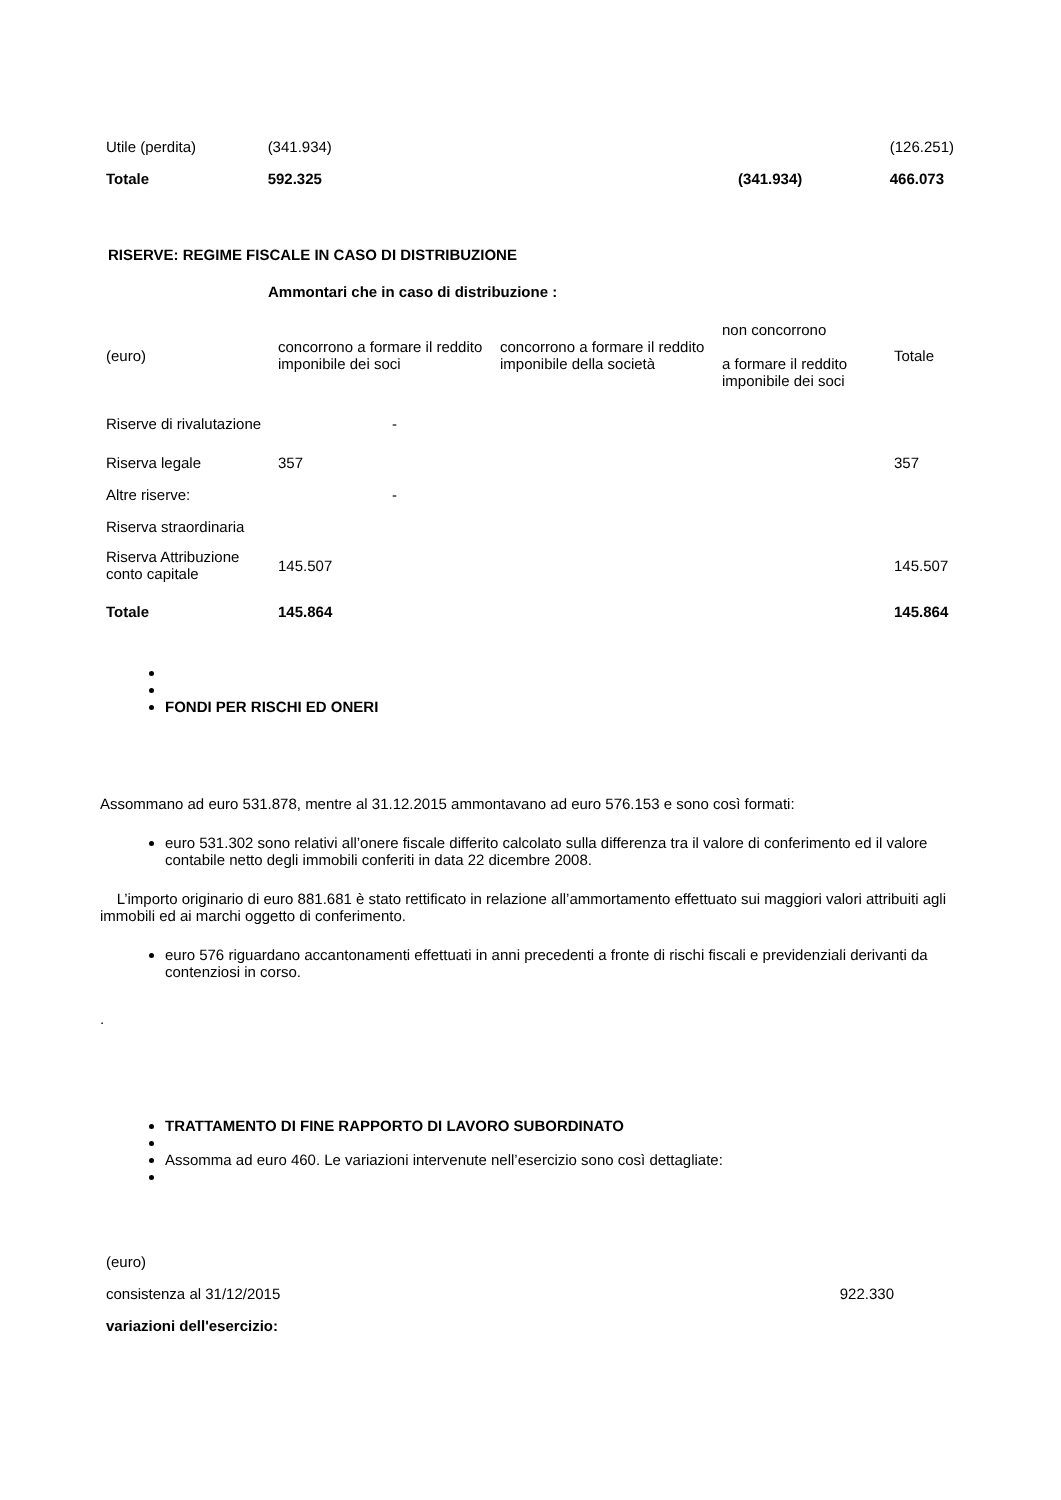| Utile (perdita) | (341.934) | | (126.251) |
| Totale | 592.325 | (341.934) | 466.073 |
RISERVE: REGIME FISCALE IN CASO DI DISTRIBUZIONE
Ammontari che in caso di distribuzione :
| (euro) | concorrono a formare il reddito imponibile dei soci | concorrono a formare il reddito imponibile della società | non concorrono a formare il reddito imponibile dei soci | Totale |
| --- | --- | --- | --- | --- |
| Riserve di rivalutazione | - | | | |
| Riserva legale | 357 | | | 357 |
| Altre riserve: | - | | | |
| Riserva straordinaria | | | | |
| Riserva Attribuzione conto capitale | 145.507 | | | 145.507 |
| Totale | 145.864 | | | 145.864 |
FONDI PER RISCHI ED ONERI
Assommano ad euro 531.878, mentre al 31.12.2015 ammontavano ad euro 576.153 e sono così formati:
euro 531.302 sono relativi all’onere fiscale differito calcolato sulla differenza tra il valore di conferimento ed il valore contabile netto degli immobili conferiti in data 22 dicembre 2008.
L’importo originario di euro 881.681 è stato rettificato in relazione all’ammortamento effettuato sui maggiori valori attribuiti agli immobili ed ai marchi oggetto di conferimento.
euro 576 riguardano accantonamenti effettuati in anni precedenti a fronte di rischi fiscali e previdenziali derivanti da contenziosi in corso.
.
TRATTAMENTO DI FINE RAPPORTO DI LAVORO SUBORDINATO
Assomma ad euro 460. Le variazioni intervenute nell’esercizio sono così dettagliate:
| (euro) | |
| consistenza al 31/12/2015 | 922.330 |
| variazioni dell'esercizio: | |